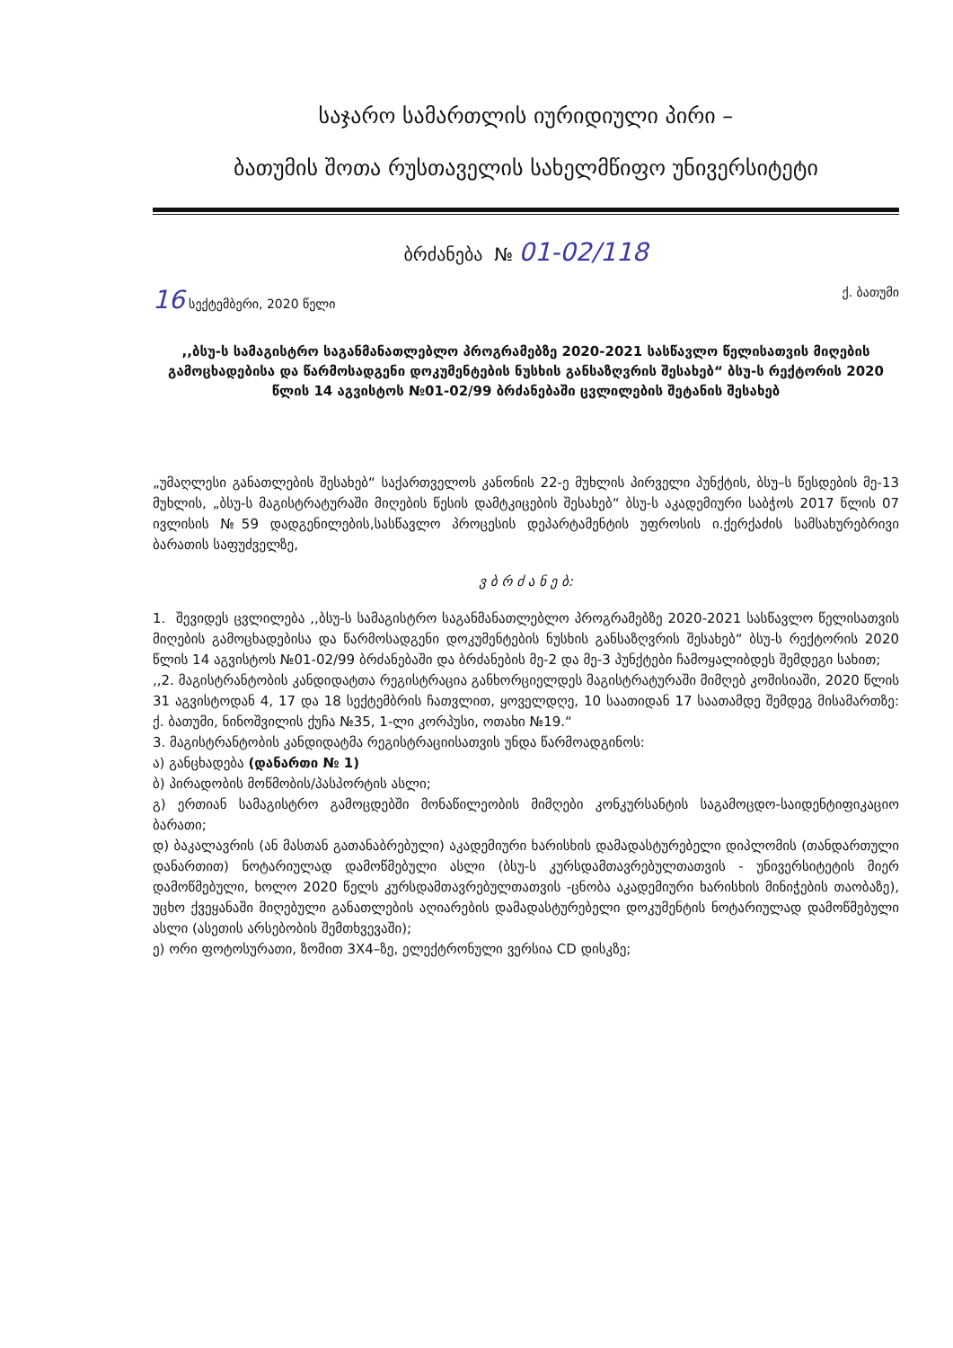საჯარო სამართლის იურიდიული პირი –
ბათუმის შოთა რუსთაველის სახელმწიფო უნივერსიტეტი
ბრძანება № 01-02/118
16 სექტემბერი, 2020 წელი ქ. ბათუმი
,,ბსუ-ს სამაგისტრო საგანმანათლებლო პროგრამებზე 2020-2021 სასწავლო წელისათვის მიღების გამოცხადებისა და წარმოსადგენი დოკუმენტების ნუსხის განსაზღვრის შესახებ“ ბსუ-ს რექტორის 2020 წლის 14 აგვისტოს №01-02/99 ბრძანებაში ცვლილების შეტანის შესახებ
„უმაღლესი განათლების შესახებ“ საქართველოს კანონის 22-ე მუხლის პირველი პუნქტის, ბსუ–ს წესდების მე-13 მუხლის, „ბსუ-ს მაგისტრატურაში მიღების წესის დამტკიცების შესახებ“ ბსუ-ს აკადემიური საბჭოს 2017 წლის 07 ივლისის №59 დადგენილების,სასწავლო პროცესის დეპარტამენტის უფროსის ი.ქერქაძის სამსახურებრივი ბარათის საფუძველზე,
ვ ბ რ ძ ა ნ ე ბ:
1. შევიდეს ცვლილება ,,ბსუ-ს სამაგისტრო საგანმანათლებლო პროგრამებზე 2020-2021 სასწავლო წელისათვის მიღების გამოცხადებისა და წარმოსადგენი დოკუმენტების ნუსხის განსაზღვრის შესახებ“ ბსუ-ს რექტორის 2020 წლის 14 აგვისტოს №01-02/99 ბრძანებაში და ბრძანების მე-2 და მე-3 პუნქტები ჩამოყალიბდეს შემდეგი სახით;
,,2. მაგისტრანტობის კანდიდატთა რეგისტრაცია განხორციელდეს მაგისტრატურაში მიმღებ კომისიაში, 2020 წლის 31 აგვისტოდან 4, 17 და 18 სექტემბრის ჩათვლით, ყოველდღე, 10 საათიდან 17 საათამდე შემდეგ მისამართზე: ქ. ბათუმი, ნინოშვილის ქუჩა №35, 1-ლი კორპუსი, ოთახი №19.“
3. მაგისტრანტობის კანდიდატმა რეგისტრაციისათვის უნდა წარმოადგინოს:
ა) განცხადება (დანართი № 1)
ბ) პირადობის მოწმობის/პასპორტის ასლი;
გ) ერთიან სამაგისტრო გამოცდებში მონაწილეობის მიმღები კონკურსანტის საგამოცდო-საიდენტიფიკაციო ბარათი;
დ) ბაკალავრის (ან მასთან გათანაბრებული) აკადემიური ხარისხის დამადასტურებელი დიპლომის (თანდართული დანართით) ნოტარიულად დამოწმებული ასლი (ბსუ-ს კურსდამთავრებულთათვის - უნივერსიტეტის მიერ დამოწმებული, ხოლო 2020 წელს კურსდამთავრებულთათვის -ცნობა აკადემიური ხარისხის მინიჭების თაობაზე), უცხო ქვეყანაში მიღებული განათლების აღიარების დამადასტურებელი დოკუმენტის ნოტარიულად დამოწმებული ასლი (ასეთის არსებობის შემთხვევაში);
ე) ორი ფოტოსურათი, ზომით 3X4–ზე, ელექტრონული ვერსია CD დისკზე;